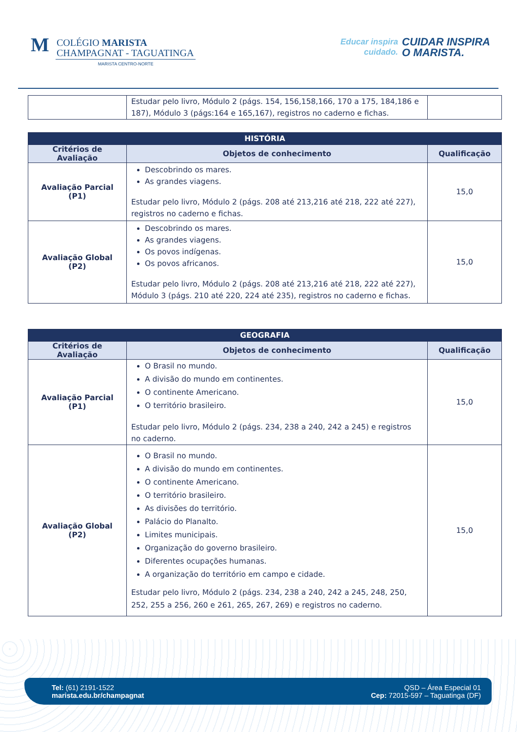M
COLÉGIO MARISTA
CHAMPAGNAT - TAGUATINGA
MARISTA CENTRO-NORTE
Educar inspira
cuidado.
CUIDAR INSPIRA
O MARISTA.
| | Estudar pelo livro, Módulo 2 (págs. 154, 156,158,166, 170 a 175, 184,186 e 187), Módulo 3 (págs:164 e 165,167), registros no caderno e fichas. | |
| HISTÓRIA | | |
| --- | --- | --- |
| Critérios de Avaliação | Objetos de conhecimento | Qualificação |
| Avaliação Parcial (P1) | Descobrindo os mares. As grandes viagens. Estudar pelo livro, Módulo 2 (págs. 208 até 213,216 até 218, 222 até 227), registros no caderno e fichas. | 15,0 |
| Avaliação Global (P2) | Descobrindo os mares. As grandes viagens. Os povos indígenas. Os povos africanos. Estudar pelo livro, Módulo 2 (págs. 208 até 213,216 até 218, 222 até 227), Módulo 3 (págs. 210 até 220, 224 até 235), registros no caderno e fichas. | 15,0 |
| GEOGRAFIA | | |
| --- | --- | --- |
| Critérios de Avaliação | Objetos de conhecimento | Qualificação |
| Avaliação Parcial (P1) | O Brasil no mundo. A divisão do mundo em continentes. O continente Americano. O território brasileiro. Estudar pelo livro, Módulo 2 (págs. 234, 238 a 240, 242 a 245) e registros no caderno. | 15,0 |
| Avaliação Global (P2) | O Brasil no mundo. A divisão do mundo em continentes. O continente Americano. O território brasileiro. As divisões do território. Palácio do Planalto. Limites municipais. Organização do governo brasileiro. Diferentes ocupações humanas. A organização do território em campo e cidade. Estudar pelo livro, Módulo 2 (págs. 234, 238 a 240, 242 a 245, 248, 250, 252, 255 a 256, 260 e 261, 265, 267, 269) e registros no caderno. | 15,0 |
Tel: (61) 2191-1522
marista.edu.br/champagnat
QSD – Área Especial 01
Cep: 72015-597 – Taguatinga (DF)